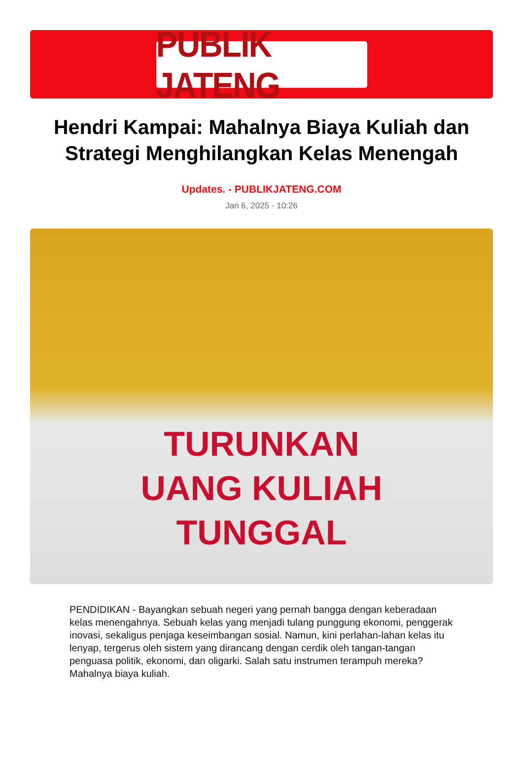PUBLIK JATENG
Hendri Kampai: Mahalnya Biaya Kuliah dan Strategi Menghilangkan Kelas Menengah
Updates. - PUBLIKJATENG.COM
Jan 6, 2025 - 10:26
TURUNKAN
UANG KULIAH
TUNGGAL
PENDIDIKAN - Bayangkan sebuah negeri yang pernah bangga dengan keberadaan kelas menengahnya. Sebuah kelas yang menjadi tulang punggung ekonomi, penggerak inovasi, sekaligus penjaga keseimbangan sosial. Namun, kini perlahan-lahan kelas itu lenyap, tergerus oleh sistem yang dirancang dengan cerdik oleh tangan-tangan penguasa politik, ekonomi, dan oligarki. Salah satu instrumen terampuh mereka? Mahalnya biaya kuliah.